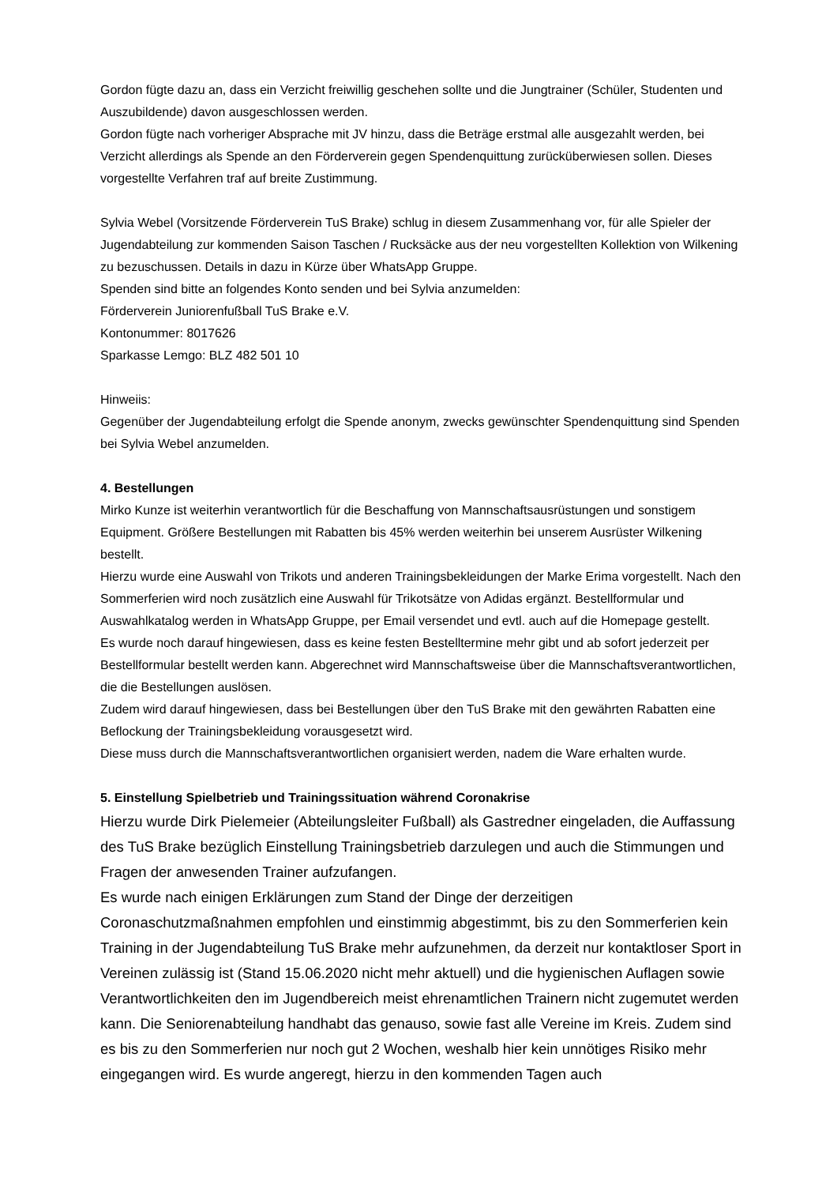Gordon fügte dazu an, dass ein Verzicht freiwillig geschehen sollte und die Jungtrainer (Schüler, Studenten und Auszubildende) davon ausgeschlossen werden.
Gordon fügte nach vorheriger Absprache mit JV hinzu, dass die Beträge erstmal alle ausgezahlt werden, bei Verzicht allerdings als Spende an den Förderverein gegen Spendenquittung zurücküberwiesen sollen. Dieses vorgestellte Verfahren traf auf breite Zustimmung.
Sylvia Webel (Vorsitzende Förderverein TuS Brake) schlug in diesem Zusammenhang vor, für alle Spieler der Jugendabteilung zur kommenden Saison Taschen / Rucksäcke aus der neu vorgestellten Kollektion von Wilkening zu bezuschussen. Details in dazu in Kürze über WhatsApp Gruppe.
Spenden sind bitte an folgendes Konto senden und bei Sylvia anzumelden:
Förderverein Juniorenfußball TuS Brake e.V.
Kontonummer: 8017626
Sparkasse Lemgo: BLZ 482 501 10
Hinweiis:
Gegenüber der Jugendabteilung erfolgt die Spende anonym, zwecks gewünschter Spendenquittung sind Spenden bei Sylvia Webel anzumelden.
4. Bestellungen
Mirko Kunze ist weiterhin verantwortlich für die Beschaffung von Mannschaftsausrüstungen und sonstigem Equipment. Größere Bestellungen mit Rabatten bis 45% werden weiterhin bei unserem Ausrüster Wilkening bestellt.
Hierzu wurde eine Auswahl von Trikots und anderen Trainingsbekleidungen der Marke Erima vorgestellt. Nach den Sommerferien wird noch zusätzlich eine Auswahl für Trikotsätze von Adidas ergänzt. Bestellformular und Auswahlkatalog werden in WhatsApp Gruppe, per Email versendet und evtl. auch auf die Homepage gestellt.
Es wurde noch darauf hingewiesen, dass es keine festen Bestelltermine mehr gibt und ab sofort jederzeit per Bestellformular bestellt werden kann. Abgerechnet wird Mannschaftsweise über die Mannschaftsverantwortlichen, die die Bestellungen auslösen.
Zudem wird darauf hingewiesen, dass bei Bestellungen über den TuS Brake mit den gewährten Rabatten eine Beflockung der Trainingsbekleidung vorausgesetzt wird.
Diese muss durch die Mannschaftsverantwortlichen organisiert werden, nadem die Ware erhalten wurde.
5. Einstellung Spielbetrieb und Trainingssituation während Coronakrise
Hierzu wurde Dirk Pielemeier (Abteilungsleiter Fußball) als Gastredner eingeladen, die Auffassung des TuS Brake bezüglich Einstellung Trainingsbetrieb darzulegen und auch die Stimmungen und Fragen der anwesenden Trainer aufzufangen.
Es wurde nach einigen Erklärungen zum Stand der Dinge der derzeitigen Coronaschutzmaßnahmen empfohlen und einstimmig abgestimmt, bis zu den Sommerferien kein Training in der Jugendabteilung TuS Brake mehr aufzunehmen, da derzeit nur kontaktloser Sport in Vereinen zulässig ist (Stand 15.06.2020 nicht mehr aktuell) und die hygienischen Auflagen sowie Verantwortlichkeiten den im Jugendbereich meist ehrenamtlichen Trainern nicht zugemutet werden kann. Die Seniorenabteilung handhabt das genauso, sowie fast alle Vereine im Kreis. Zudem sind es bis zu den Sommerferien nur noch gut 2 Wochen, weshalb hier kein unnötiges Risiko mehr eingegangen wird. Es wurde angeregt, hierzu in den kommenden Tagen auch